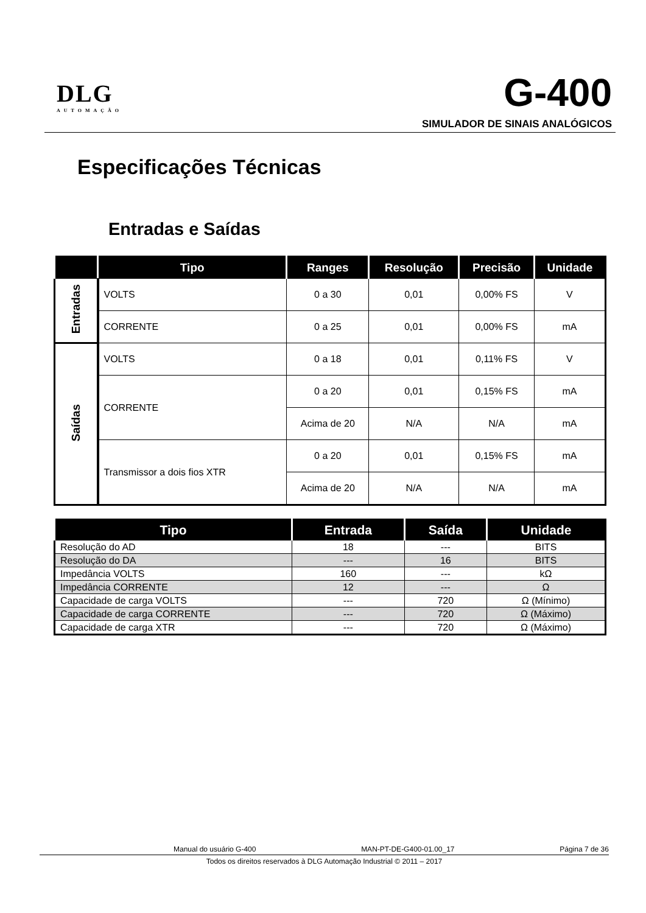DLG
AUTOMAÇÃO
G-400
SIMULADOR DE SINAIS ANALÓGICOS
Especificações Técnicas
Entradas e Saídas
| | Tipo | Ranges | Resolução | Precisão | Unidade |
| --- | --- | --- | --- | --- | --- |
| Entradas | VOLTS | 0 a 30 | 0,01 | 0,00% FS | V |
| | CORRENTE | 0 a 25 | 0,01 | 0,00% FS | mA |
| Saídas | VOLTS | 0 a 18 | 0,01 | 0,11% FS | V |
| | CORRENTE | 0 a 20 | 0,01 | 0,15% FS | mA |
| | | Acima de 20 | N/A | N/A | mA |
| | Transmissor a dois fios XTR | 0 a 20 | 0,01 | 0,15% FS | mA |
| | | Acima de 20 | N/A | N/A | mA |
| Tipo | Entrada | Saída | Unidade |
| --- | --- | --- | --- |
| Resolução do AD | 18 | --- | BITS |
| Resolução do DA | --- | 16 | BITS |
| Impedância VOLTS | 160 | --- | kΩ |
| Impedância CORRENTE | 12 | --- | Ω |
| Capacidade de carga VOLTS | --- | 720 | Ω (Mínimo) |
| Capacidade de carga CORRENTE | --- | 720 | Ω (Máximo) |
| Capacidade de carga XTR | --- | 720 | Ω (Máximo) |
Manual do usuário G-400 MAN-PT-DE-G400-01.00_17 Página 7 de 36
Todos os direitos reservados à DLG Automação Industrial © 2011 – 2017